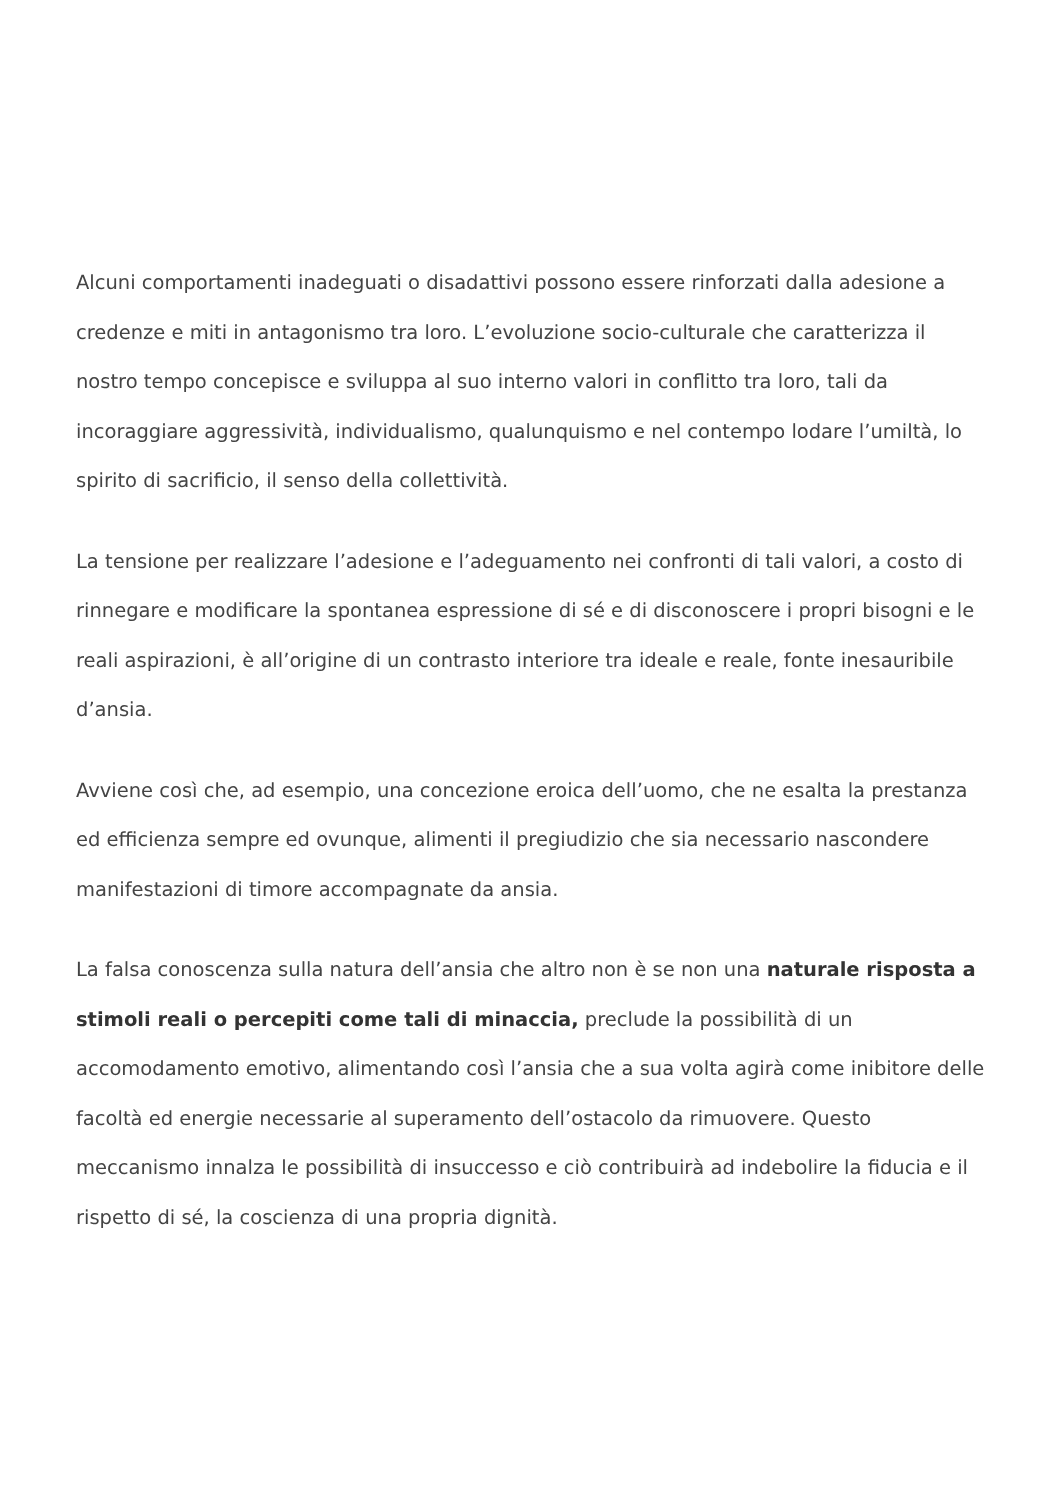Alcuni comportamenti inadeguati o disadattivi possono essere rinforzati dalla adesione a credenze e miti in antagonismo tra loro. L’evoluzione socio-culturale che caratterizza il nostro tempo concepisce e sviluppa al suo interno valori in conflitto tra loro, tali da incoraggiare aggressività, individualismo, qualunquismo e nel contempo lodare l’umiltà, lo spirito di sacrificio, il senso della collettività.
La tensione per realizzare l’adesione e l’adeguamento nei confronti di tali valori, a costo di rinnegare e modificare la spontanea espressione di sé e di disconoscere i propri bisogni e le reali aspirazioni, è all’origine di un contrasto interiore tra ideale e reale, fonte inesauribile d’ansia.
Avviene così che, ad esempio, una concezione eroica dell’uomo, che ne esalta la prestanza ed efficienza sempre ed ovunque, alimenti il pregiudizio che sia necessario nascondere manifestazioni di timore accompagnate da ansia.
La falsa conoscenza sulla natura dell’ansia che altro non è se non una naturale risposta a stimoli reali o percepiti come tali di minaccia, preclude la possibilità di un accomodamento emotivo, alimentando così l’ansia che a sua volta agirà come inibitore delle facoltà ed energie necessarie al superamento dell’ostacolo da rimuovere. Questo meccanismo innalza le possibilità di insuccesso e ciò contribuirà ad indebolire la fiducia e il rispetto di sé, la coscienza di una propria dignità.